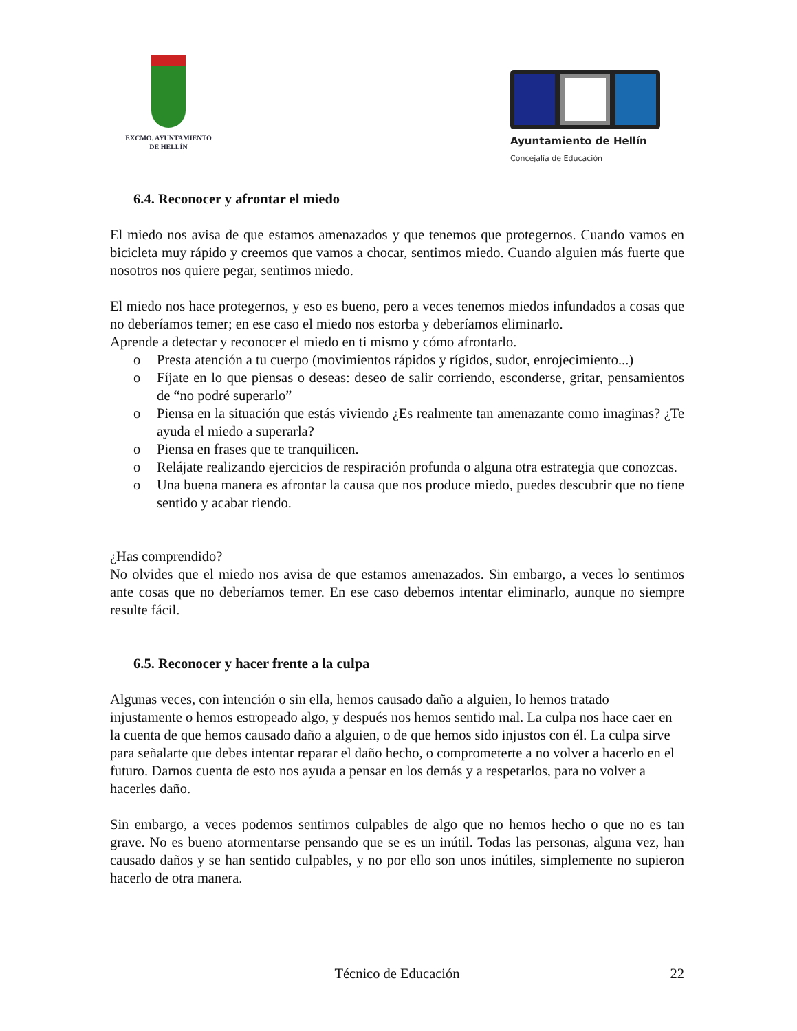EXCMO. AYUNTAMIENTO
DE HELLÍN
Ayuntamiento de Hellín
Concejalía de Educación
6.4. Reconocer y afrontar el miedo
El miedo nos avisa de que estamos amenazados y que tenemos que protegernos. Cuando vamos en bicicleta muy rápido y creemos que vamos a chocar, sentimos miedo. Cuando alguien más fuerte que nosotros nos quiere pegar, sentimos miedo.
El miedo nos hace protegernos, y eso es bueno, pero a veces tenemos miedos infundados a cosas que no deberíamos temer; en ese caso el miedo nos estorba y deberíamos eliminarlo.
Aprende a detectar y reconocer el miedo en ti mismo y cómo afrontarlo.
o Presta atención a tu cuerpo (movimientos rápidos y rígidos, sudor, enrojecimiento...)
o Fíjate en lo que piensas o deseas: deseo de salir corriendo, esconderse, gritar, pensamientos de “no podré superarlo”
o Piensa en la situación que estás viviendo ¿Es realmente tan amenazante como imaginas? ¿Te ayuda el miedo a superarla?
o Piensa en frases que te tranquilicen.
o Relájate realizando ejercicios de respiración profunda o alguna otra estrategia que conozcas.
o Una buena manera es afrontar la causa que nos produce miedo, puedes descubrir que no tiene sentido y acabar riendo.
¿Has comprendido?
No olvides que el miedo nos avisa de que estamos amenazados. Sin embargo, a veces lo sentimos ante cosas que no deberíamos temer. En ese caso debemos intentar eliminarlo, aunque no siempre resulte fácil.
6.5. Reconocer y hacer frente a la culpa
Algunas veces, con intención o sin ella, hemos causado daño a alguien, lo hemos tratado injustamente o hemos estropeado algo, y después nos hemos sentido mal. La culpa nos hace caer en la cuenta de que hemos causado daño a alguien, o de que hemos sido injustos con él. La culpa sirve para señalarte que debes intentar reparar el daño hecho, o comprometerte a no volver a hacerlo en el futuro. Darnos cuenta de esto nos ayuda a pensar en los demás y a respetarlos, para no volver a hacerles daño.
Sin embargo, a veces podemos sentirnos culpables de algo que no hemos hecho o que no es tan grave. No es bueno atormentarse pensando que se es un inútil. Todas las personas, alguna vez, han causado daños y se han sentido culpables, y no por ello son unos inútiles, simplemente no supieron hacerlo de otra manera.
Técnico de Educación 22